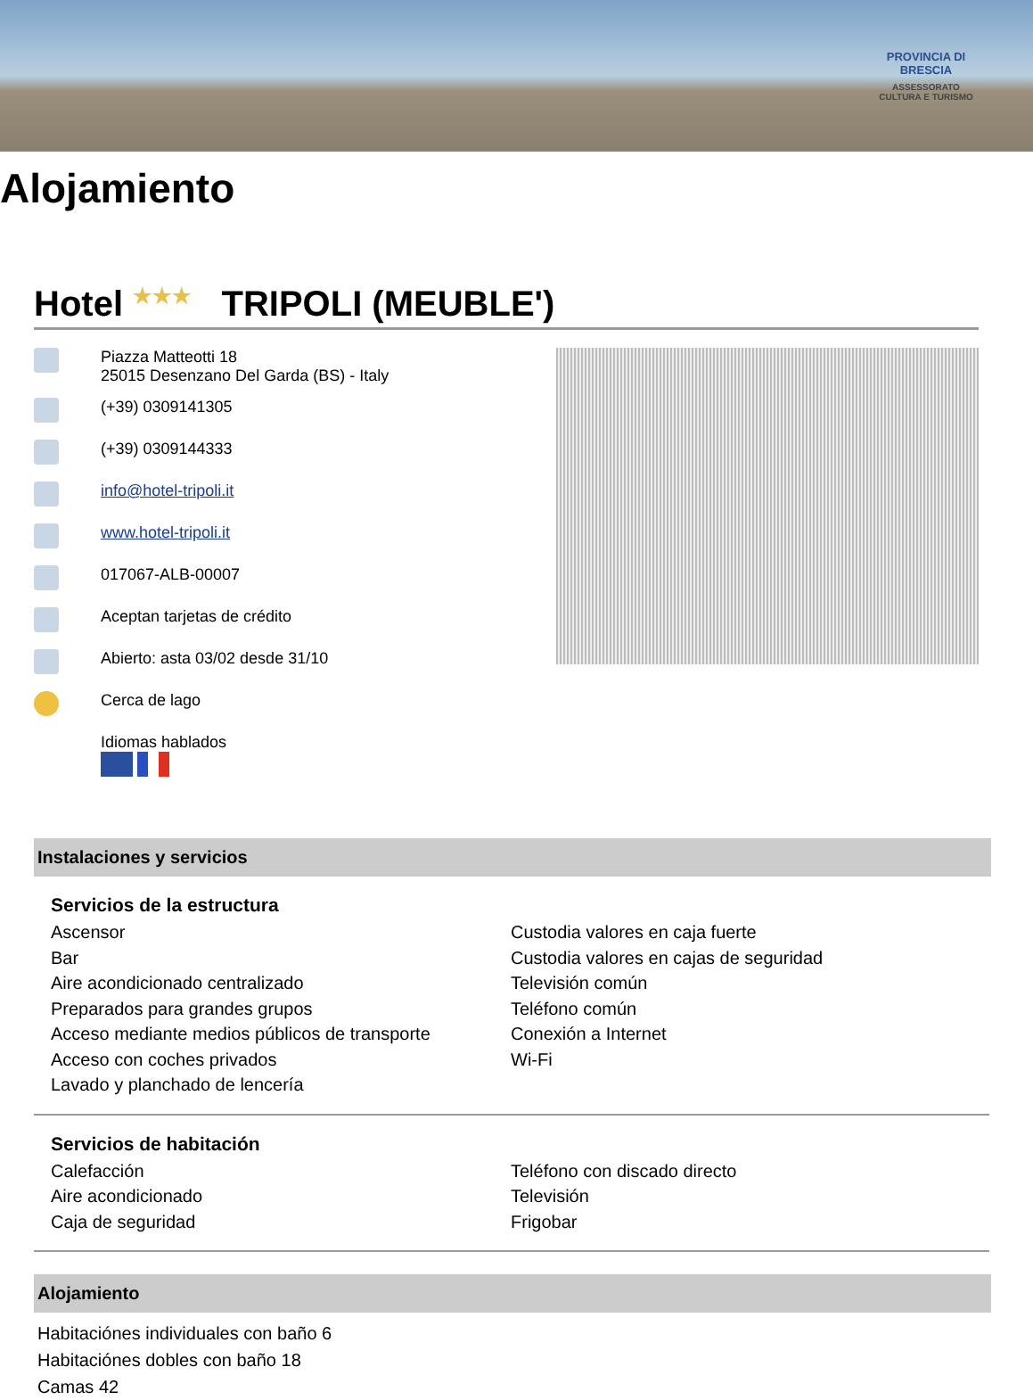PROVINCIA DI BRESCIA
ASSESSORATO CULTURA E TURISMO
Alojamiento
Hotel ★★★ TRIPOLI (MEUBLE')
Piazza Matteotti 18
25015 Desenzano Del Garda (BS) - Italy
(+39) 0309141305
(+39) 0309144333
info@hotel-tripoli.it
www.hotel-tripoli.it
017067-ALB-00007
Aceptan tarjetas de crédito
Abierto: asta 03/02 desde 31/10
Cerca de lago
Idiomas hablados
Instalaciones y servicios
Servicios de la estructura
Ascensor
Bar
Aire acondicionado centralizado
Preparados para grandes grupos
Acceso mediante medios públicos de transporte
Acceso con coches privados
Lavado y planchado de lencería
Custodia valores en caja fuerte
Custodia valores en cajas de seguridad
Televisión común
Teléfono común
Conexión a Internet
Wi-Fi
Servicios de habitación
Calefacción
Aire acondicionado
Caja de seguridad
Teléfono con discado directo
Televisión
Frigobar
Alojamiento
Habitaciónes individuales con baño 6
Habitaciónes dobles con baño 18
Camas 42